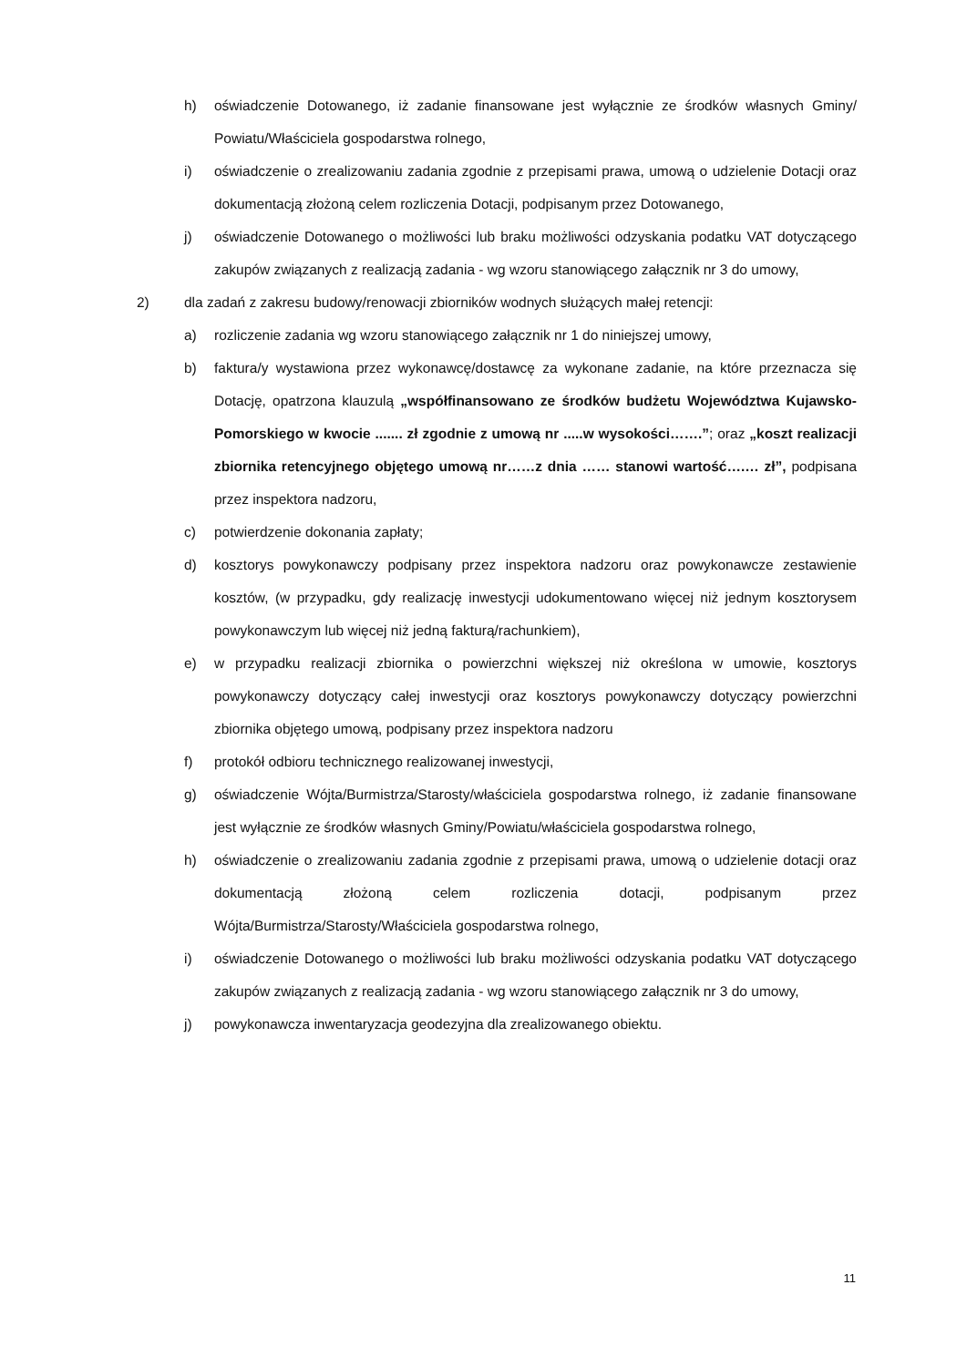h) oświadczenie Dotowanego, iż zadanie finansowane jest wyłącznie ze środków własnych Gminy/ Powiatu/Właściciela gospodarstwa rolnego,
i) oświadczenie o zrealizowaniu zadania zgodnie z przepisami prawa, umową o udzielenie Dotacji oraz dokumentacją złożoną celem rozliczenia Dotacji, podpisanym przez Dotowanego,
j) oświadczenie Dotowanego o możliwości lub braku możliwości odzyskania podatku VAT dotyczącego zakupów związanych z realizacją zadania - wg wzoru stanowiącego załącznik nr 3 do umowy,
2) dla zadań z zakresu budowy/renowacji zbiorników wodnych służących małej retencji:
a) rozliczenie zadania wg wzoru stanowiącego załącznik nr 1 do niniejszej umowy,
b) faktura/y wystawiona przez wykonawcę/dostawcę za wykonane zadanie, na które przeznacza się Dotację, opatrzona klauzulą „współfinansowano ze środków budżetu Województwa Kujawsko-Pomorskiego w kwocie ....... zł zgodnie z umową nr .....w wysokości…….”; oraz „koszt realizacji zbiornika retencyjnego objętego umową nr……z dnia …… stanowi wartość….… zł”, podpisana przez inspektora nadzoru,
c) potwierdzenie dokonania zapłaty;
d) kosztorys powykonawczy podpisany przez inspektora nadzoru oraz powykonawcze zestawienie kosztów, (w przypadku, gdy realizację inwestycji udokumentowano więcej niż jednym kosztorysem powykonawczym lub więcej niż jedną fakturą/rachunkiem),
e) w przypadku realizacji zbiornika o powierzchni większej niż określona w umowie, kosztorys powykonawczy dotyczący całej inwestycji oraz kosztorys powykonawczy dotyczący powierzchni zbiornika objętego umową, podpisany przez inspektora nadzoru
f) protokół odbioru technicznego realizowanej inwestycji,
g) oświadczenie Wójta/Burmistrza/Starosty/właściciela gospodarstwa rolnego, iż zadanie finansowane jest wyłącznie ze środków własnych Gminy/Powiatu/właściciela gospodarstwa rolnego,
h) oświadczenie o zrealizowaniu zadania zgodnie z przepisami prawa, umową o udzielenie dotacji oraz dokumentacją złożoną celem rozliczenia dotacji, podpisanym przez Wójta/Burmistrza/Starosty/Właściciela gospodarstwa rolnego,
i) oświadczenie Dotowanego o możliwości lub braku możliwości odzyskania podatku VAT dotyczącego zakupów związanych z realizacją zadania - wg wzoru stanowiącego załącznik nr 3 do umowy,
j) powykonawcza inwentaryzacja geodezyjna dla zrealizowanego obiektu.
11